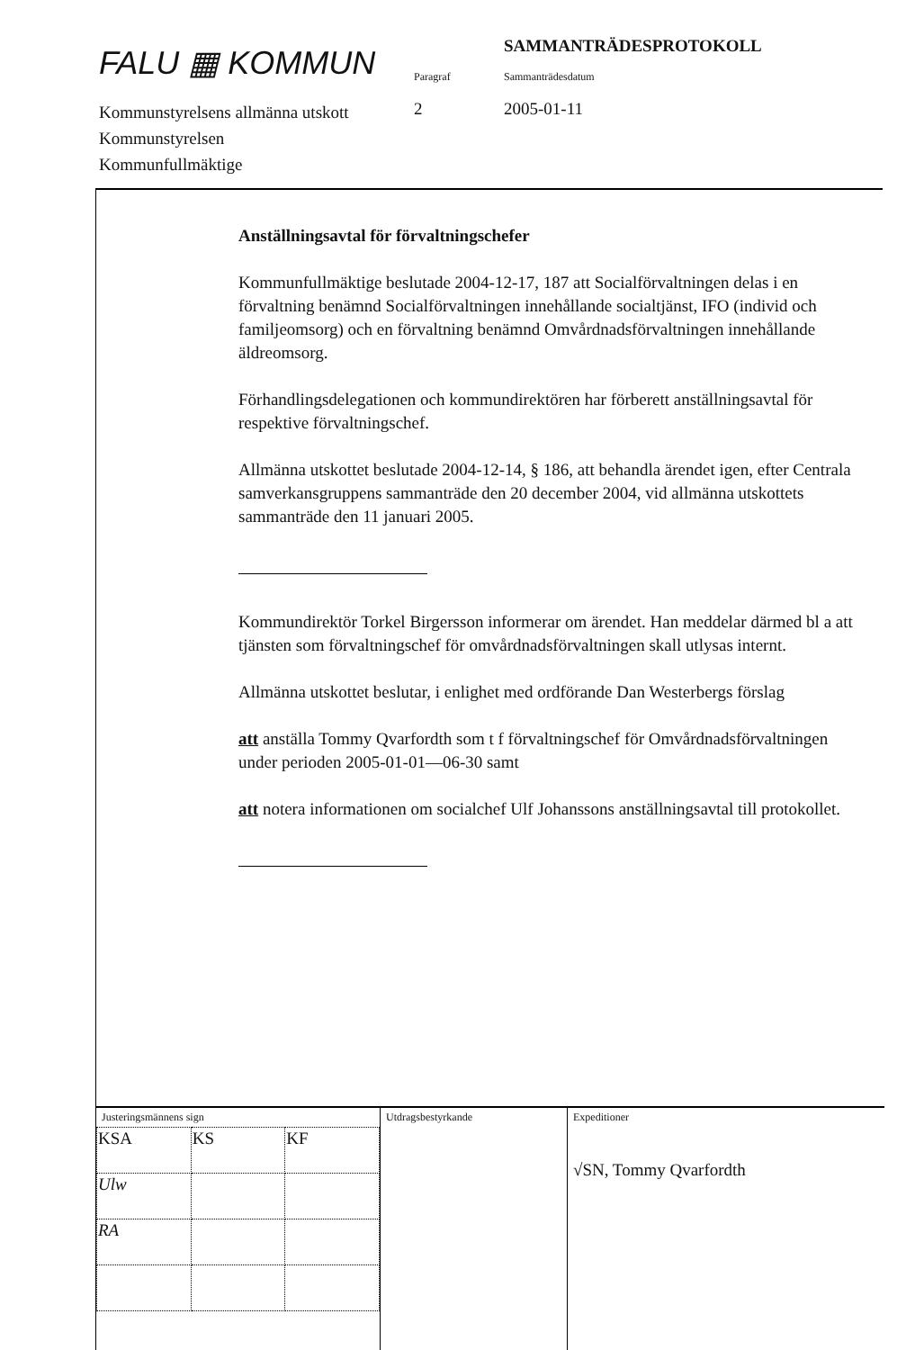FALU ▦ KOMMUN
Kommunstyrelsens allmänna utskott
Kommunstyrelsen
Kommunfullmäktige
Paragraf
2
SAMMANTRÄDESPROTOKOLL
Sammanträdesdatum
2005-01-11
Anställningsavtal för förvaltningschefer
Kommunfullmäktige beslutade 2004-12-17, 187 att Socialförvaltningen delas i en förvaltning benämnd Socialförvaltningen innehållande socialtjänst, IFO (individ och familjeomsorg) och en förvaltning benämnd Omvårdnadsförvaltningen innehållande äldreomsorg.
Förhandlingsdelegationen och kommundirektören har förberett anställningsavtal för respektive förvaltningschef.
Allmänna utskottet beslutade 2004-12-14, § 186, att behandla ärendet igen, efter Centrala samverkansgruppens sammanträde den 20 december 2004, vid allmänna utskottets sammanträde den 11 januari 2005.
Kommundirektör Torkel Birgersson informerar om ärendet. Han meddelar därmed bl a att tjänsten som förvaltningschef för omvårdnadsförvaltningen skall utlysas internt.
Allmänna utskottet beslutar, i enlighet med ordförande Dan Westerbergs förslag
att anställa Tommy Qvarfordth som t f förvaltningschef för Omvårdnadsförvaltningen under perioden 2005-01-01—06-30 samt
att notera informationen om socialchef Ulf Johanssons anställningsavtal till protokollet.
Justeringsmännens sign
| KSA | KS | KF |
| Ulw | | |
| RA | | |
Utdragsbestyrkande Expeditioner
√SN, Tommy Qvarfordth